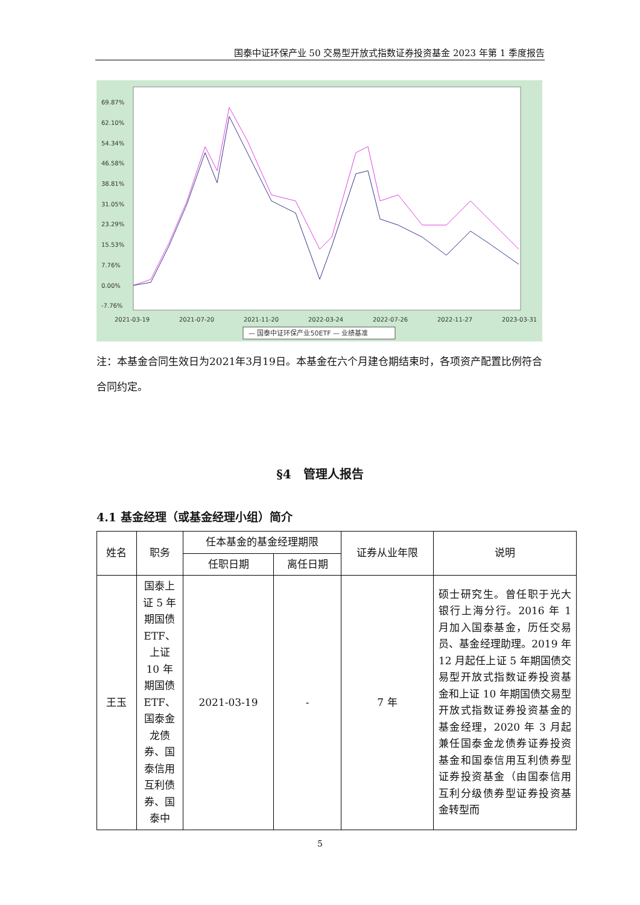国泰中证环保产业 50 交易型开放式指数证券投资基金 2023 年第 1 季度报告
69.87%
62.10%
54.34%
46.58%
38.81%
31.05%
23.29%
15.53%
7.76%
0.00%
-7.76%
2021-03-19
2021-07-20
2021-11-20
2022-03-24
2022-07-26
2022-11-27
2023-03-31
— 国泰中证环保产业50ETF — 业绩基准
注：本基金合同生效日为2021年3月19日。本基金在六个月建仓期结束时，各项资产配置比例符合合同约定。
§4　管理人报告
4.1 基金经理（或基金经理小组）简介
| 姓名 | 职务 | 任本基金的基金经理期限 | | 证券从业年限 | 说明 |
| --- | --- | --- | --- | --- | --- |
| | | 任职日期 | 离任日期 | | |
| 王玉 | 国泰上证 5 年期国债 ETF、上证 10 年期国债 ETF、国泰金龙债券、国泰信用互利债券、国泰中 | 2021-03-19 | - | 7 年 | 硕士研究生。曾任职于光大银行上海分行。2016 年 1 月加入国泰基金，历任交易员、基金经理助理。2019 年 12 月起任上证 5 年期国债交易型开放式指数证券投资基金和上证 10 年期国债交易型开放式指数证券投资基金的基金经理，2020 年 3 月起兼任国泰金龙债券证券投资基金和国泰信用互利债券型证券投资基金（由国泰信用互利分级债券型证券投资基金转型而 |
5